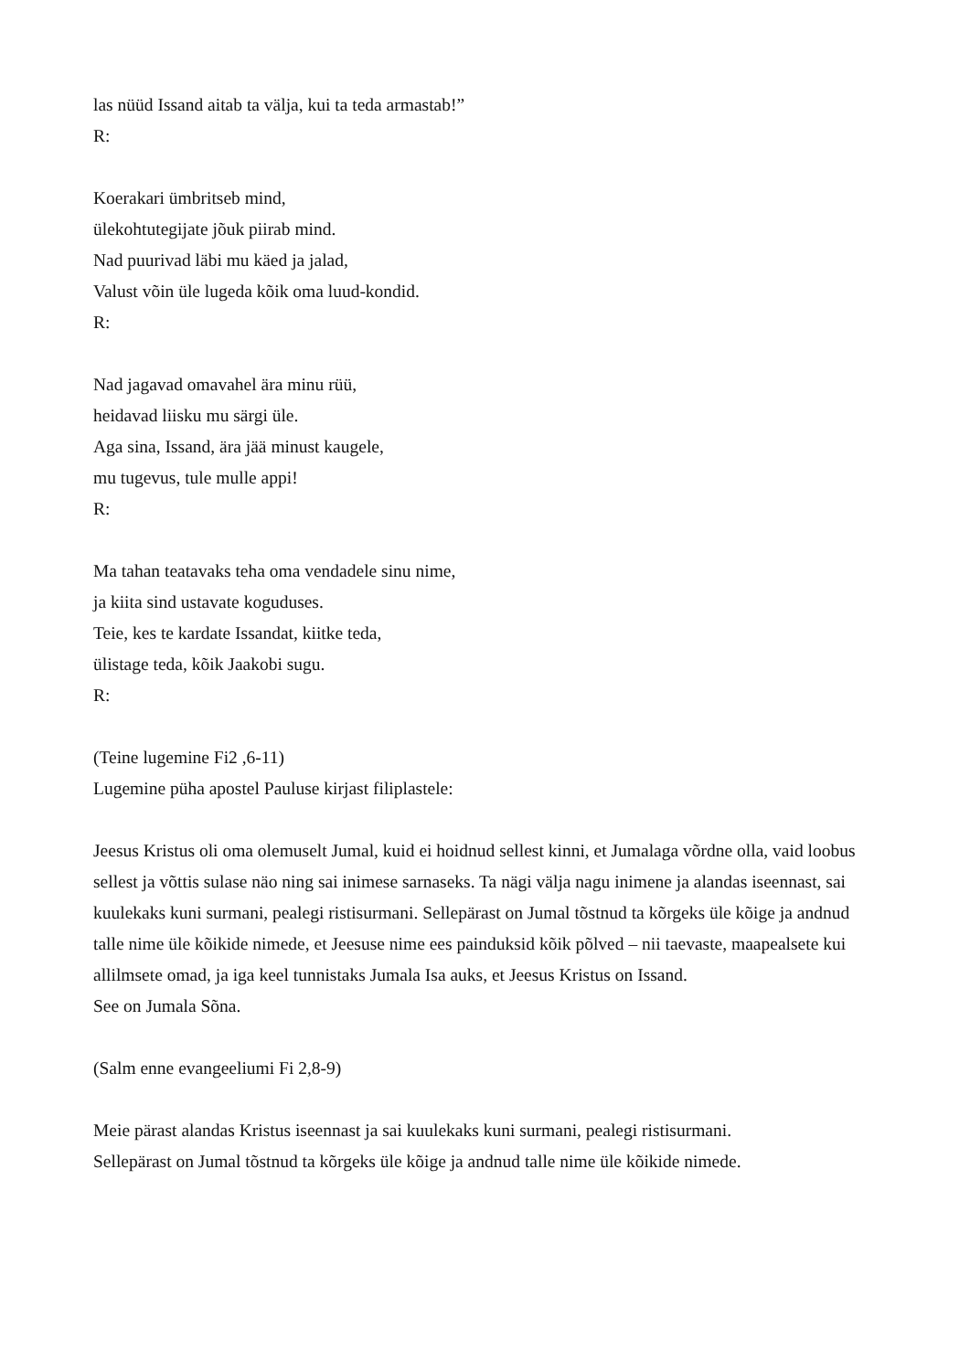las nüüd Issand aitab ta välja, kui ta teda armastab!”
R:
Koerakari ümbritseb mind,
ülekohtutegijate jõuk piirab mind.
Nad puurivad läbi mu käed ja jalad,
Valust võin üle lugeda kõik oma luud-kondid.
R:
Nad jagavad omavahel ära minu rüü,
heidavad liisku mu särgi üle.
Aga sina, Issand, ära jää minust kaugele,
mu tugevus, tule mulle appi!
R:
Ma tahan teatavaks teha oma vendadele sinu nime,
ja kiita sind ustavate koguduses.
Teie, kes te kardate Issandat, kiitke teda,
ülistage teda, kõik Jaakobi sugu.
R:
(Teine lugemine Fi2 ,6-11)
Lugemine püha apostel Pauluse kirjast filiplastele:
Jeesus Kristus oli oma olemuselt Jumal, kuid ei hoidnud sellest kinni, et Jumalaga võrdne olla, vaid loobus sellest ja võttis sulase näo ning sai inimese sarnaseks. Ta nägi välja nagu inimene ja alandas iseennast, sai kuulekaks kuni surmani, pealegi ristisurmani. Sellepärast on Jumal tõstnud ta kõrgeks üle kõige ja andnud talle nime üle kõikide nimede, et Jeesuse nime ees painduksid kõik põlved – nii taevaste, maapealsete kui allilmsete omad, ja iga keel tunnistaks Jumala Isa auks, et Jeesus Kristus on Issand.
See on Jumala Sõna.
(Salm enne evangeeliumi Fi 2,8-9)
Meie pärast alandas Kristus iseennast ja sai kuulekaks kuni surmani, pealegi ristisurmani.
Sellepärast on Jumal tõstnud ta kõrgeks üle kõige ja andnud talle nime üle kõikide nimede.